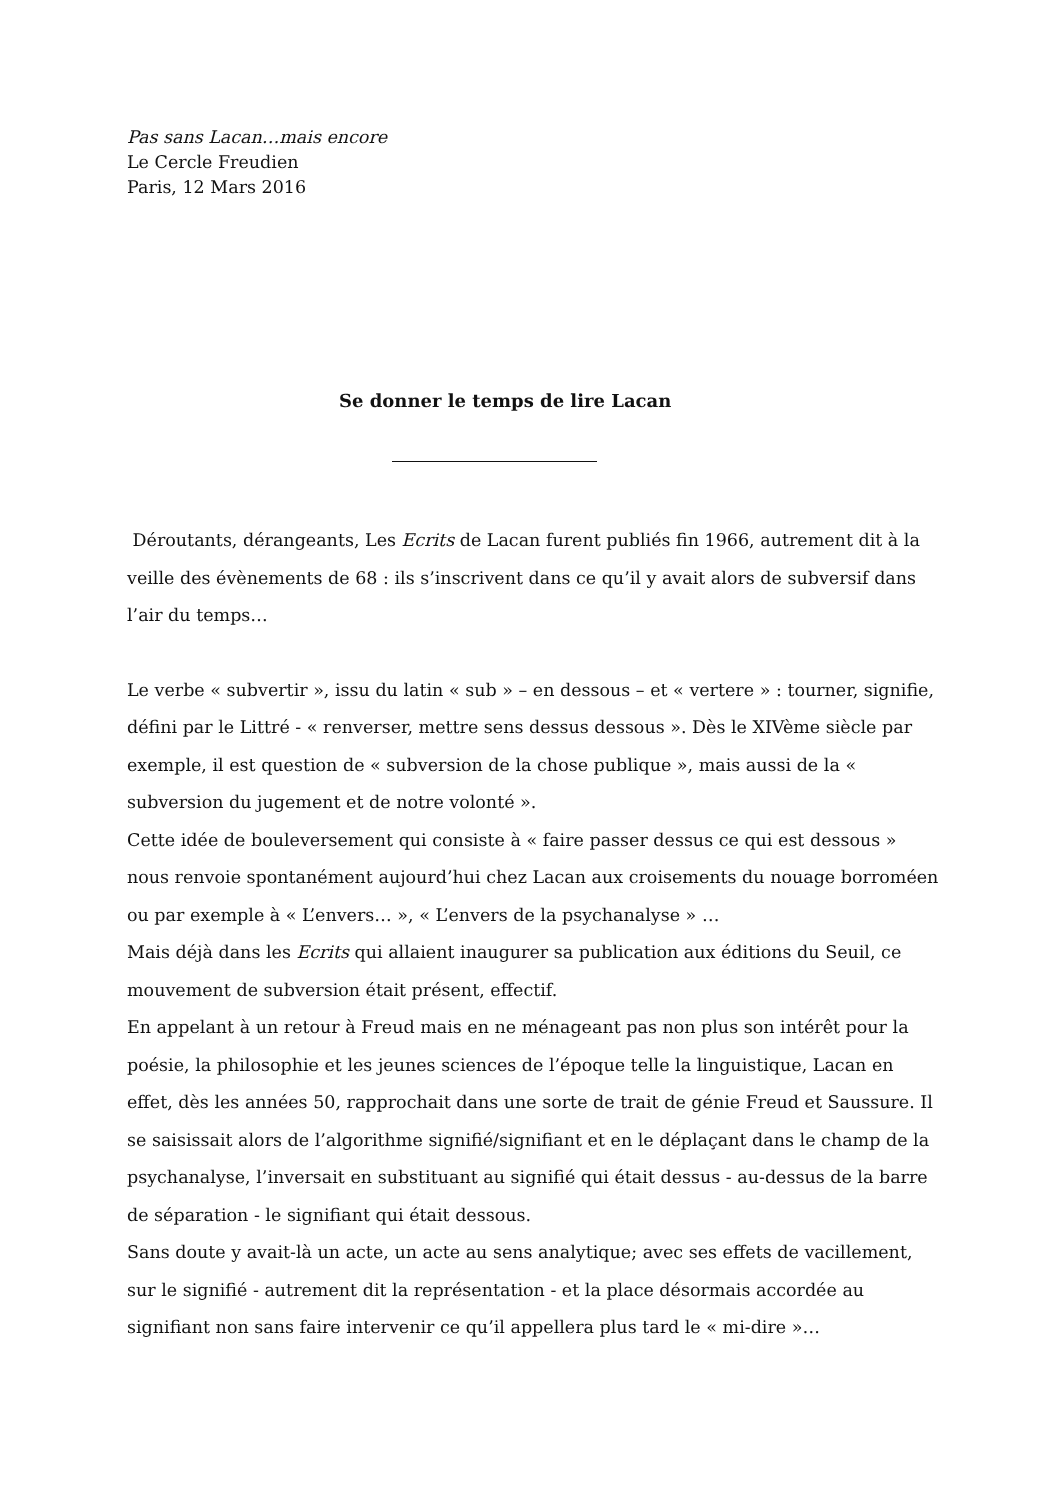Pas sans Lacan…mais encore
Le Cercle Freudien
Paris, 12 Mars 2016
Se donner le temps de lire Lacan
Déroutants, dérangeants, Les Ecrits de Lacan furent publiés fin 1966, autrement dit à la veille des évènements de 68 : ils s’inscrivent dans ce qu’il y avait alors de subversif dans l’air du temps…
Le verbe « subvertir », issu du latin « sub » – en dessous – et « vertere » : tourner, signifie, défini par le Littré - « renverser, mettre sens dessus dessous ». Dès le XIVème siècle par exemple, il est question de « subversion de la chose publique », mais aussi de la « subversion du jugement et de notre volonté ».
Cette idée de bouleversement qui consiste à « faire passer dessus ce qui est dessous » nous renvoie spontanément aujourd’hui chez Lacan aux croisements du nouage borroméen ou par exemple à « L’envers… », « L’envers de la psychanalyse » …
Mais déjà dans les Ecrits qui allaient inaugurer sa publication aux éditions du Seuil, ce mouvement de subversion était présent, effectif.
En appelant à un retour à Freud mais en ne ménageant pas non plus son intérêt pour la poésie, la philosophie et les jeunes sciences de l’époque telle la linguistique, Lacan en effet, dès les années 50, rapprochait dans une sorte de trait de génie Freud et Saussure. Il se saisissait alors de l’algorithme signifié/signifiant et en le déplaçant dans le champ de la psychanalyse, l’inversait en substituant au signifié qui était dessus - au-dessus de la barre de séparation - le signifiant qui était dessous.
Sans doute y avait-là un acte, un acte au sens analytique; avec ses effets de vacillement, sur le signifié - autrement dit la représentation - et la place désormais accordée au signifiant non sans faire intervenir ce qu’il appellera plus tard le « mi-dire »…